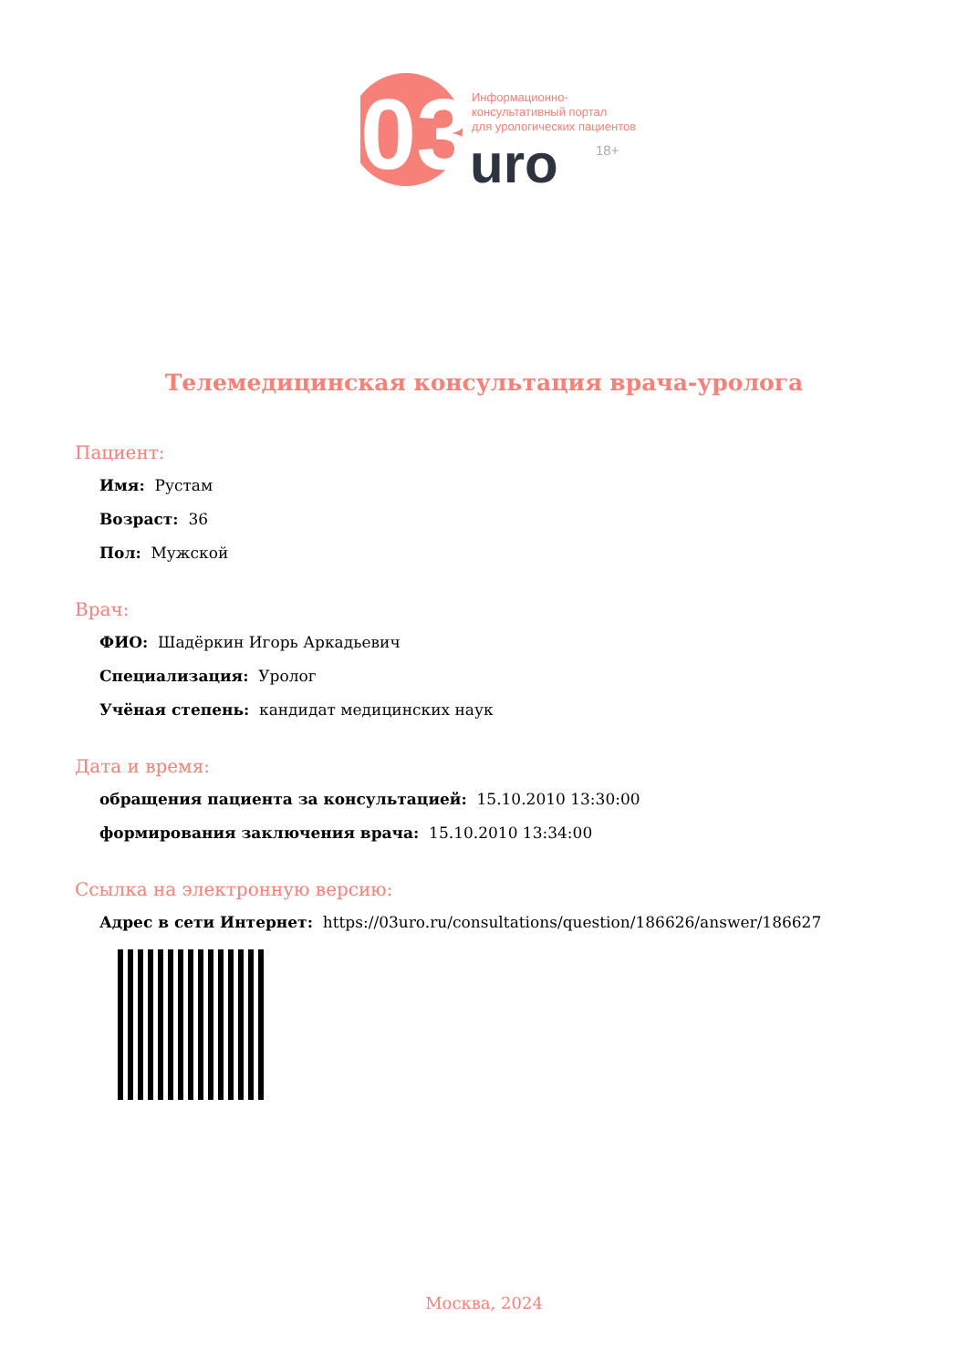03
Информационно-
консультативный портал
для урологических пациентов
uro
18+
Телемедицинская консультация врача-уролога
Пациент:
Имя: Рустам
Возраст: 36
Пол: Мужской
Врач:
ФИО: Шадёркин Игорь Аркадьевич
Специализация: Уролог
Учёная степень: кандидат медицинских наук
Дата и время:
обращения пациента за консультацией: 15.10.2010 13:30:00
формирования заключения врача: 15.10.2010 13:34:00
Ссылка на электронную версию:
Адрес в сети Интернет: https://03uro.ru/consultations/question/186626/answer/186627
Москва, 2024